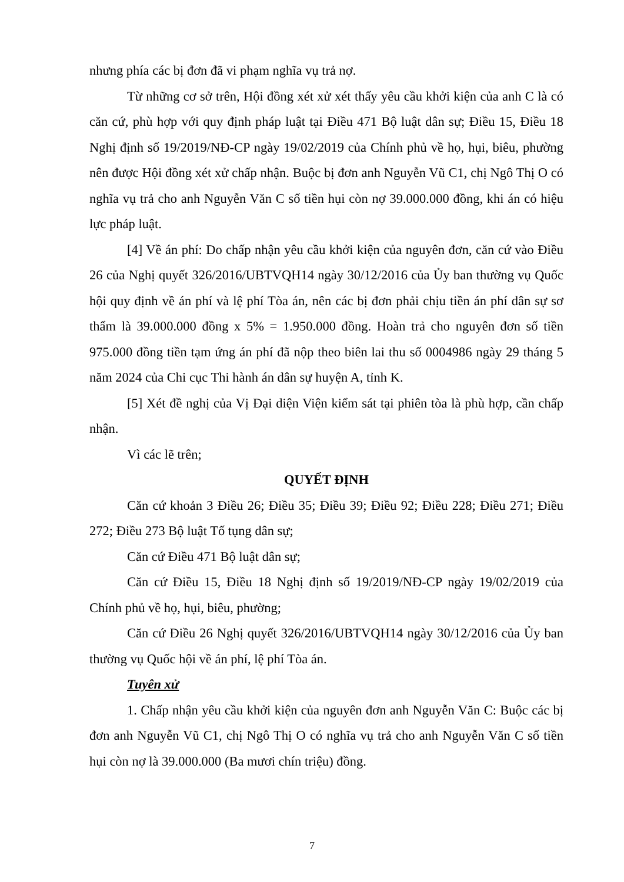nhưng phía các bị đơn đã vi phạm nghĩa vụ trả nợ.
Từ những cơ sở trên, Hội đồng xét xử xét thấy yêu cầu khởi kiện của anh C là có căn cứ, phù hợp với quy định pháp luật tại Điều 471 Bộ luật dân sự; Điều 15, Điều 18 Nghị định số 19/2019/NĐ-CP ngày 19/02/2019 của Chính phủ về họ, hụi, biêu, phường nên được Hội đồng xét xử chấp nhận. Buộc bị đơn anh Nguyễn Vũ C1, chị Ngô Thị O có nghĩa vụ trả cho anh Nguyễn Văn C số tiền hụi còn nợ 39.000.000 đồng, khi án có hiệu lực pháp luật.
[4] Về án phí: Do chấp nhận yêu cầu khởi kiện của nguyên đơn, căn cứ vào Điều 26 của Nghị quyết 326/2016/UBTVQH14 ngày 30/12/2016 của Ủy ban thường vụ Quốc hội quy định về án phí và lệ phí Tòa án, nên các bị đơn phải chịu tiền án phí dân sự sơ thẩm là 39.000.000 đồng x 5% = 1.950.000 đồng. Hoàn trả cho nguyên đơn số tiền 975.000 đồng tiền tạm ứng án phí đã nộp theo biên lai thu số 0004986 ngày 29 tháng 5 năm 2024 của Chi cục Thi hành án dân sự huyện A, tỉnh K.
[5] Xét đề nghị của Vị Đại diện Viện kiểm sát tại phiên tòa là phù hợp, cần chấp nhận.
Vì các lẽ trên;
QUYẾT ĐỊNH
Căn cứ khoản 3 Điều 26; Điều 35; Điều 39; Điều 92; Điều 228; Điều 271; Điều 272; Điều 273 Bộ luật Tố tụng dân sự;
Căn cứ Điều 471 Bộ luật dân sự;
Căn cứ Điều 15, Điều 18 Nghị định số 19/2019/NĐ-CP ngày 19/02/2019 của Chính phủ về họ, hụi, biêu, phường;
Căn cứ Điều 26 Nghị quyết 326/2016/UBTVQH14 ngày 30/12/2016 của Ủy ban thường vụ Quốc hội về án phí, lệ phí Tòa án.
Tuyên xử
1. Chấp nhận yêu cầu khởi kiện của nguyên đơn anh Nguyễn Văn C: Buộc các bị đơn anh Nguyễn Vũ C1, chị Ngô Thị O có nghĩa vụ trả cho anh Nguyễn Văn C số tiền hụi còn nợ là 39.000.000 (Ba mươi chín triệu) đồng.
7